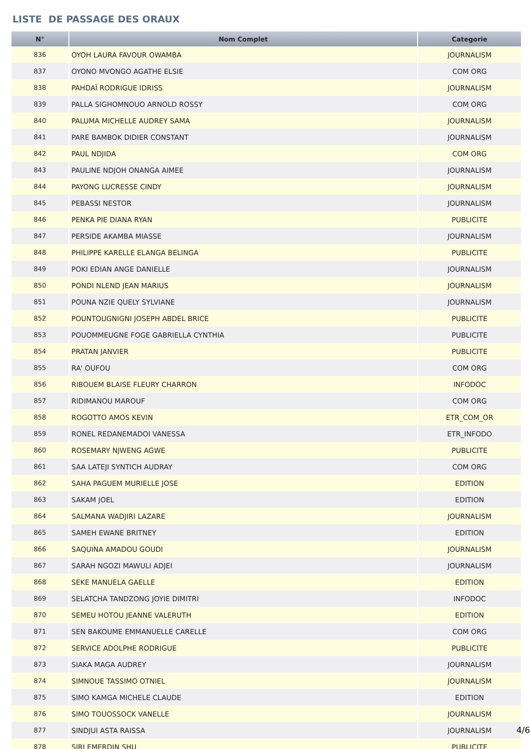LISTE DE PASSAGE DES ORAUX
| N° | Nom Complet | Categorie |
| --- | --- | --- |
| 836 | OYOH LAURA FAVOUR OWAMBA | JOURNALISM |
| 837 | OYONO MVONGO AGATHE ELSIE | COM ORG |
| 838 | PAHDAÏ RODRIGUE IDRISS | JOURNALISM |
| 839 | PALLA SIGHOMNOUO ARNOLD ROSSY | COM ORG |
| 840 | PALUMA MICHELLE AUDREY SAMA | JOURNALISM |
| 841 | PARE BAMBOK DIDIER CONSTANT | JOURNALISM |
| 842 | PAUL NDJIDA | COM ORG |
| 843 | PAULINE NDJOH ONANGA AIMEE | JOURNALISM |
| 844 | PAYONG LUCRESSE CINDY | JOURNALISM |
| 845 | PEBASSI NESTOR | JOURNALISM |
| 846 | PENKA PIE DIANA RYAN | PUBLICITE |
| 847 | PERSIDE AKAMBA MIASSE | JOURNALISM |
| 848 | PHILIPPE KARELLE ELANGA BELINGA | PUBLICITE |
| 849 | POKI EDIAN ANGE DANIELLE | JOURNALISM |
| 850 | PONDI NLEND JEAN MARIUS | JOURNALISM |
| 851 | POUNA NZIE QUELY SYLVIANE | JOURNALISM |
| 852 | POUNTOUGNIGNI JOSEPH ABDEL BRICE | PUBLICITE |
| 853 | POUOMMEUGNE FOGE GABRIELLA CYNTHIA | PUBLICITE |
| 854 | PRATAN JANVIER | PUBLICITE |
| 855 | RA' OUFOU | COM ORG |
| 856 | RIBOUEM BLAISE FLEURY CHARRON | INFODOC |
| 857 | RIDIMANOU MAROUF | COM ORG |
| 858 | ROGOTTO AMOS KEVIN | ETR_COM_OR |
| 859 | RONEL REDANEMADOI VANESSA | ETR_INFODO |
| 860 | ROSEMARY NJWENG AGWE | PUBLICITE |
| 861 | SAA LATEJI SYNTICH AUDRAY | COM ORG |
| 862 | SAHA PAGUEM MURIELLE JOSE | EDITION |
| 863 | SAKAM JOEL | EDITION |
| 864 | SALMANA WADJIRI LAZARE | JOURNALISM |
| 865 | SAMEH EWANE BRITNEY | EDITION |
| 866 | SAQUINA AMADOU GOUDI | JOURNALISM |
| 867 | SARAH NGOZI MAWULI ADJEI | JOURNALISM |
| 868 | SEKE MANUELA GAELLE | EDITION |
| 869 | SELATCHA TANDZONG JOYIE DIMITRI | INFODOC |
| 870 | SEMEU HOTOU JEANNE VALERUTH | EDITION |
| 871 | SEN BAKOUME EMMANUELLE CARELLE | COM ORG |
| 872 | SERVICE ADOLPHE RODRIGUE | PUBLICITE |
| 873 | SIAKA MAGA AUDREY | JOURNALISM |
| 874 | SIMNOUE TASSIMO OTNIEL | JOURNALISM |
| 875 | SIMO KAMGA MICHELE CLAUDE | EDITION |
| 876 | SIMO TOUOSSOCK VANELLE | JOURNALISM |
| 877 | SINDJUI ASTA RAISSA | JOURNALISM |
| 878 | SIRI EMERDIN SHU | PUBLICITE |
4/6